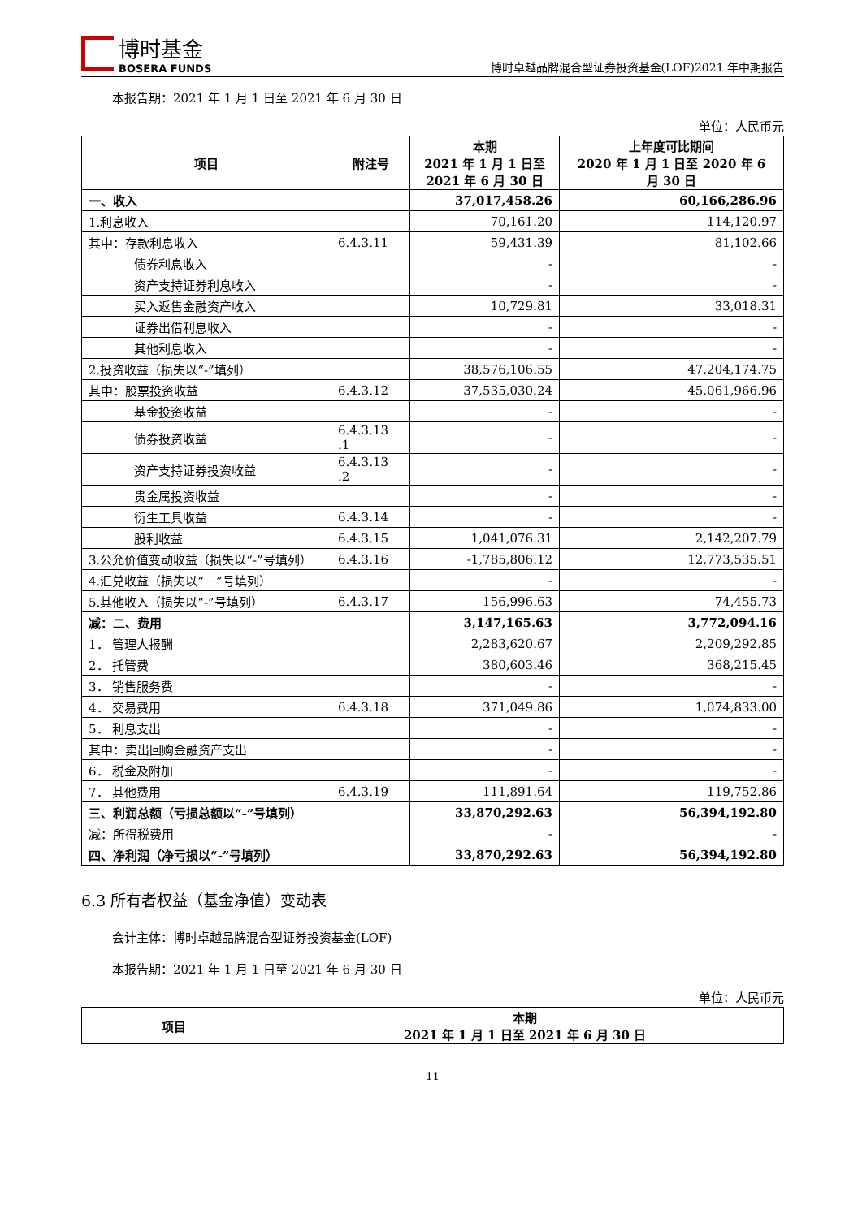博时基金
BOSERA FUNDS
博时卓越品牌混合型证券投资基金(LOF)2021 年中期报告
本报告期：2021 年 1 月 1 日至 2021 年 6 月 30 日
单位：人民币元
| 项目 | 附注号 | 本期 2021 年 1 月 1 日至 2021 年 6 月 30 日 | 上年度可比期间 2020 年 1 月 1 日至 2020 年 6 月 30 日 |
| --- | --- | --- | --- |
| 一、收入 | | 37,017,458.26 | 60,166,286.96 |
| 1.利息收入 | | 70,161.20 | 114,120.97 |
| 其中：存款利息收入 | 6.4.3.11 | 59,431.39 | 81,102.66 |
| 债券利息收入 | | - | - |
| 资产支持证券利息收入 | | - | - |
| 买入返售金融资产收入 | | 10,729.81 | 33,018.31 |
| 证券出借利息收入 | | - | - |
| 其他利息收入 | | - | - |
| 2.投资收益（损失以“-”填列） | | 38,576,106.55 | 47,204,174.75 |
| 其中：股票投资收益 | 6.4.3.12 | 37,535,030.24 | 45,061,966.96 |
| 基金投资收益 | | - | - |
| 债券投资收益 | 6.4.3.13 .1 | - | - |
| 资产支持证券投资收益 | 6.4.3.13 .2 | - | - |
| 贵金属投资收益 | | - | - |
| 衍生工具收益 | 6.4.3.14 | - | - |
| 股利收益 | 6.4.3.15 | 1,041,076.31 | 2,142,207.79 |
| 3.公允价值变动收益（损失以“-”号填列） | 6.4.3.16 | -1,785,806.12 | 12,773,535.51 |
| 4.汇兑收益（损失以“－”号填列） | | - | - |
| 5.其他收入（损失以“-”号填列） | 6.4.3.17 | 156,996.63 | 74,455.73 |
| 减：二、费用 | | 3,147,165.63 | 3,772,094.16 |
| 1． 管理人报酬 | | 2,283,620.67 | 2,209,292.85 |
| 2． 托管费 | | 380,603.46 | 368,215.45 |
| 3． 销售服务费 | | - | - |
| 4． 交易费用 | 6.4.3.18 | 371,049.86 | 1,074,833.00 |
| 5． 利息支出 | | - | - |
| 其中：卖出回购金融资产支出 | | - | - |
| 6． 税金及附加 | | - | - |
| 7． 其他费用 | 6.4.3.19 | 111,891.64 | 119,752.86 |
| 三、利润总额（亏损总额以“-”号填列） | | 33,870,292.63 | 56,394,192.80 |
| 减：所得税费用 | | - | - |
| 四、净利润（净亏损以“-”号填列） | | 33,870,292.63 | 56,394,192.80 |
6.3 所有者权益（基金净值）变动表
会计主体：博时卓越品牌混合型证券投资基金(LOF)
本报告期：2021 年 1 月 1 日至 2021 年 6 月 30 日
单位：人民币元
| 项目 | 本期 2021 年 1 月 1 日至 2021 年 6 月 30 日 |
| --- | --- |
11